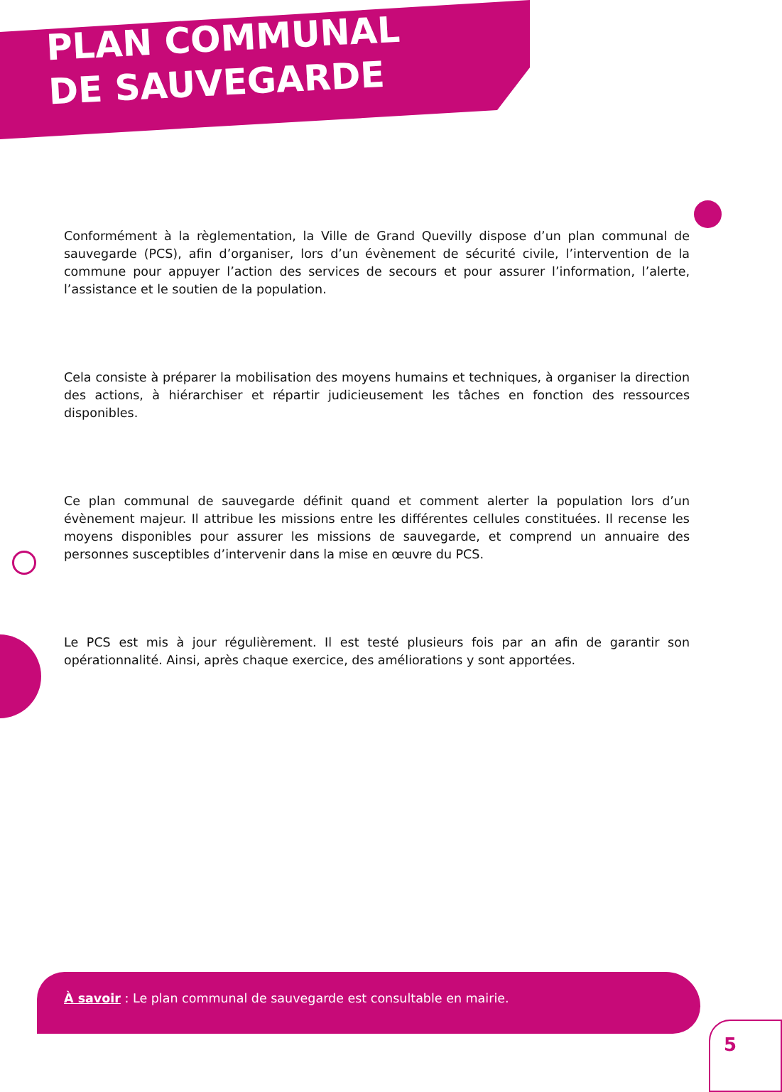PLAN COMMUNAL
DE SAUVEGARDE
Conformément à la règlementation, la Ville de Grand Quevilly dispose d’un plan communal de sauvegarde (PCS), afin d’organiser, lors d’un évènement de sécurité civile, l’intervention de la commune pour appuyer l’action des services de secours et pour assurer l’information, l’alerte, l’assistance et le soutien de la population.
Cela consiste à préparer la mobilisation des moyens humains et techniques, à organiser la direction des actions, à hiérarchiser et répartir judicieusement les tâches en fonction des ressources disponibles.
Ce plan communal de sauvegarde définit quand et comment alerter la population lors d’un évènement majeur. Il attribue les missions entre les différentes cellules constituées. Il recense les moyens disponibles pour assurer les missions de sauvegarde, et comprend un annuaire des personnes susceptibles d’intervenir dans la mise en œuvre du PCS.
Le PCS est mis à jour régulièrement. Il est testé plusieurs fois par an afin de garantir son opérationnalité. Ainsi, après chaque exercice, des améliorations y sont apportées.
À savoir : Le plan communal de sauvegarde est consultable en mairie.
5